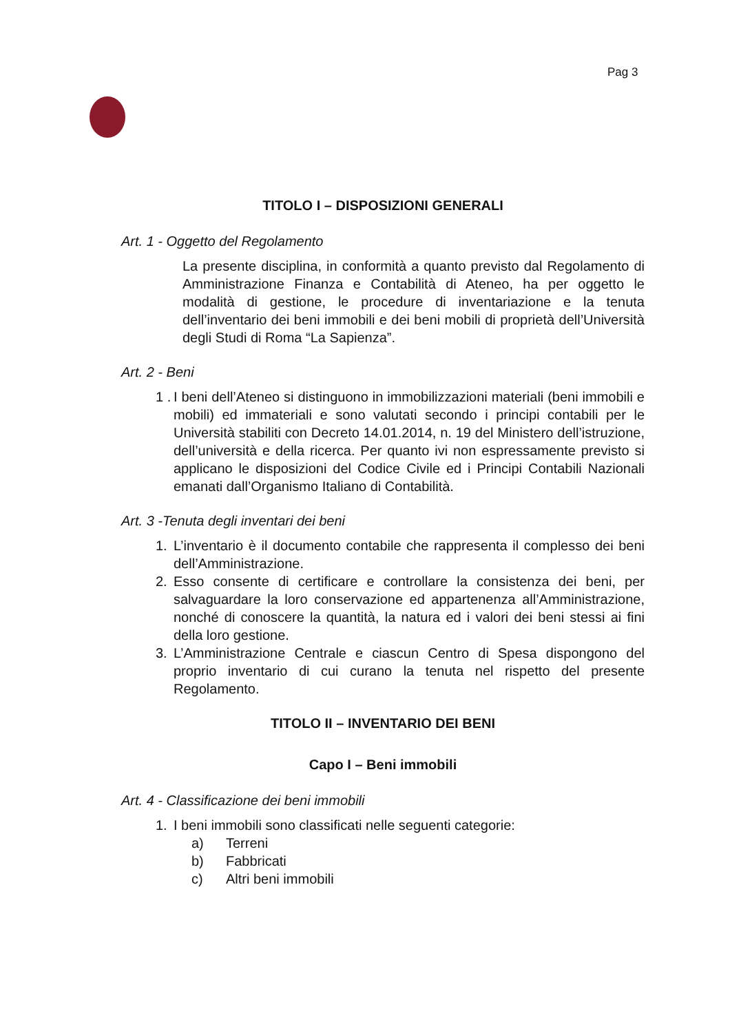Pag 3
TITOLO I – DISPOSIZIONI GENERALI
Art. 1 - Oggetto del Regolamento
La presente disciplina, in conformità a quanto previsto dal Regolamento di Amministrazione Finanza e Contabilità di Ateneo, ha per oggetto le modalità di gestione, le procedure di inventariazione e la tenuta dell’inventario dei beni immobili e dei beni mobili di proprietà dell’Università degli Studi di Roma “La Sapienza”.
Art. 2 - Beni
1 . I beni dell’Ateneo si distinguono in immobilizzazioni materiali (beni immobili e mobili) ed immateriali e sono valutati secondo i principi contabili per le Università stabiliti con Decreto 14.01.2014, n. 19 del Ministero dell’istruzione, dell’università e della ricerca. Per quanto ivi non espressamente previsto si applicano le disposizioni del Codice Civile ed i Principi Contabili Nazionali emanati dall’Organismo Italiano di Contabilità.
Art. 3 -Tenuta degli inventari dei beni
1. L’inventario è il documento contabile che rappresenta il complesso dei beni dell’Amministrazione.
2. Esso consente di certificare e controllare la consistenza dei beni, per salvaguardare la loro conservazione ed appartenenza all’Amministrazione, nonché di conoscere la quantità, la natura ed i valori dei beni stessi ai fini della loro gestione.
3. L’Amministrazione Centrale e ciascun Centro di Spesa dispongono del proprio inventario di cui curano la tenuta nel rispetto del presente Regolamento.
TITOLO II – INVENTARIO DEI BENI
Capo I – Beni immobili
Art. 4 - Classificazione dei beni immobili
1. I beni immobili sono classificati nelle seguenti categorie:
a) Terreni
b) Fabbricati
c) Altri beni immobili